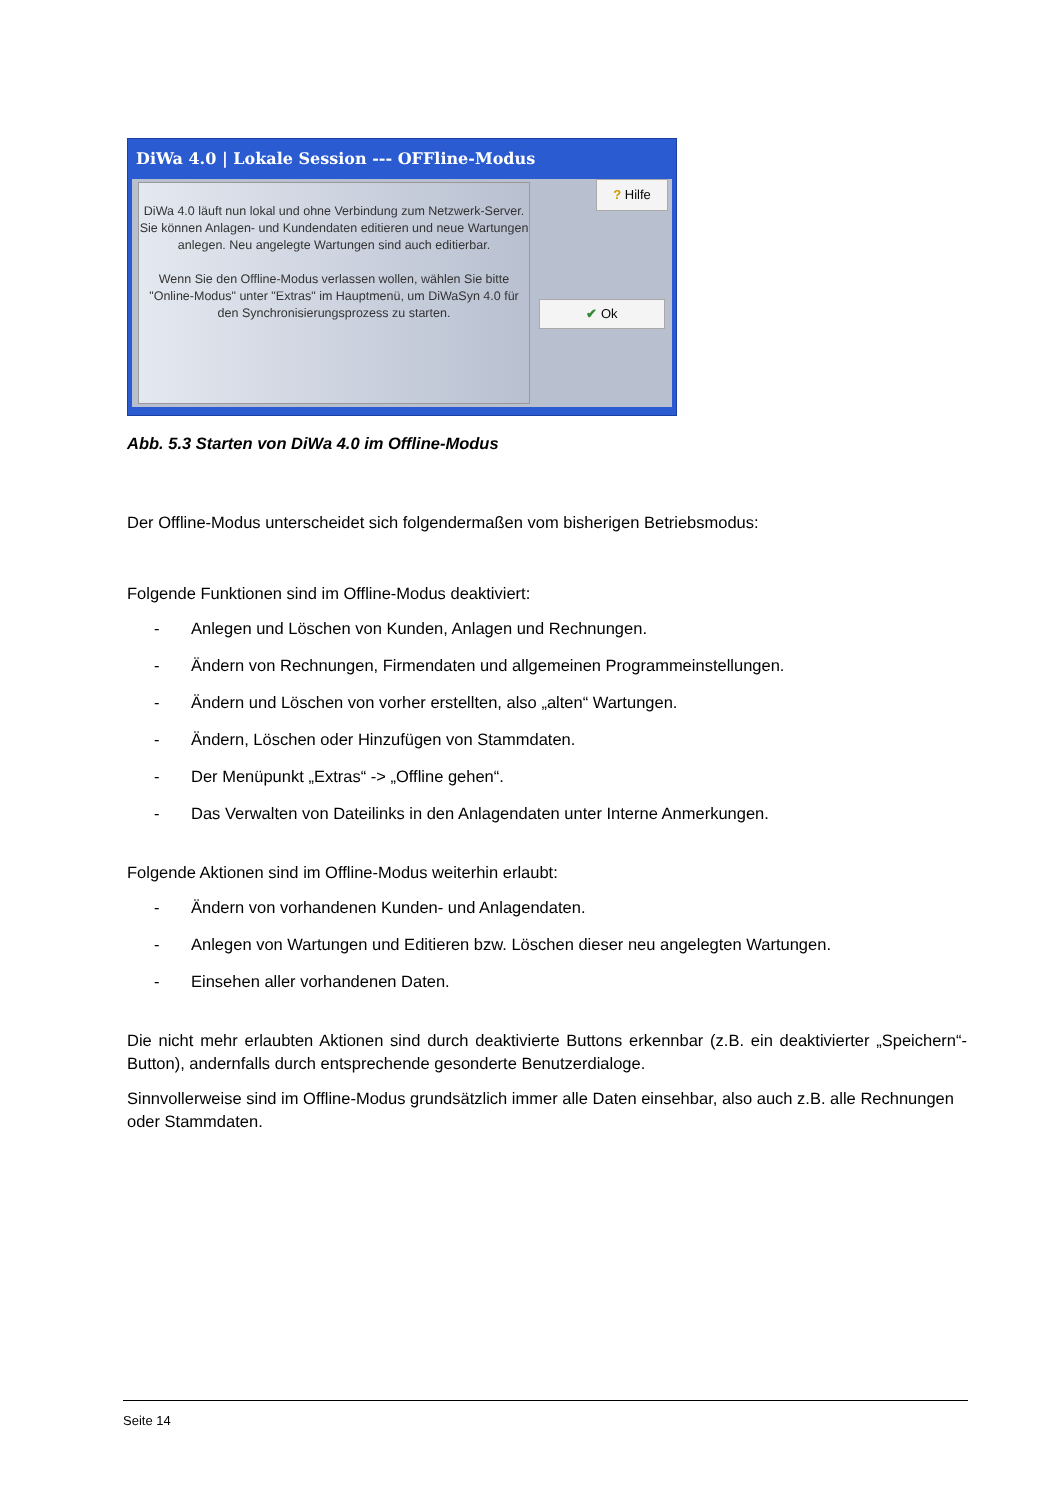DiWa 4.0 | Lokale Session --- OFFline-Modus
DiWa 4.0 läuft nun lokal und ohne Verbindung zum Netzwerk-Server. Sie können Anlagen- und Kundendaten editieren und neue Wartungen anlegen. Neu angelegte Wartungen sind auch editierbar.
Wenn Sie den Offline-Modus verlassen wollen, wählen Sie bitte "Online-Modus" unter "Extras" im Hauptmenü, um DiWaSyn 4.0 für den Synchronisierungsprozess zu starten.
? Hilfe
✔ Ok
Abb. 5.3 Starten von DiWa 4.0 im Offline-Modus
Der Offline-Modus unterscheidet sich folgendermaßen vom bisherigen Betriebsmodus:
Folgende Funktionen sind im Offline-Modus deaktiviert:
- Anlegen und Löschen von Kunden, Anlagen und Rechnungen.
- Ändern von Rechnungen, Firmendaten und allgemeinen Programmeinstellungen.
- Ändern und Löschen von vorher erstellten, also „alten“ Wartungen.
- Ändern, Löschen oder Hinzufügen von Stammdaten.
- Der Menüpunkt „Extras“ -> „Offline gehen“.
- Das Verwalten von Dateilinks in den Anlagendaten unter Interne Anmerkungen.
Folgende Aktionen sind im Offline-Modus weiterhin erlaubt:
- Ändern von vorhandenen Kunden- und Anlagendaten.
- Anlegen von Wartungen und Editieren bzw. Löschen dieser neu angelegten Wartungen.
- Einsehen aller vorhandenen Daten.
Die nicht mehr erlaubten Aktionen sind durch deaktivierte Buttons erkennbar (z.B. ein deaktivierter „Speichern“-Button), andernfalls durch entsprechende gesonderte Benutzerdialoge.
Sinnvollerweise sind im Offline-Modus grundsätzlich immer alle Daten einsehbar, also auch z.B. alle Rechnungen oder Stammdaten.
Seite 14